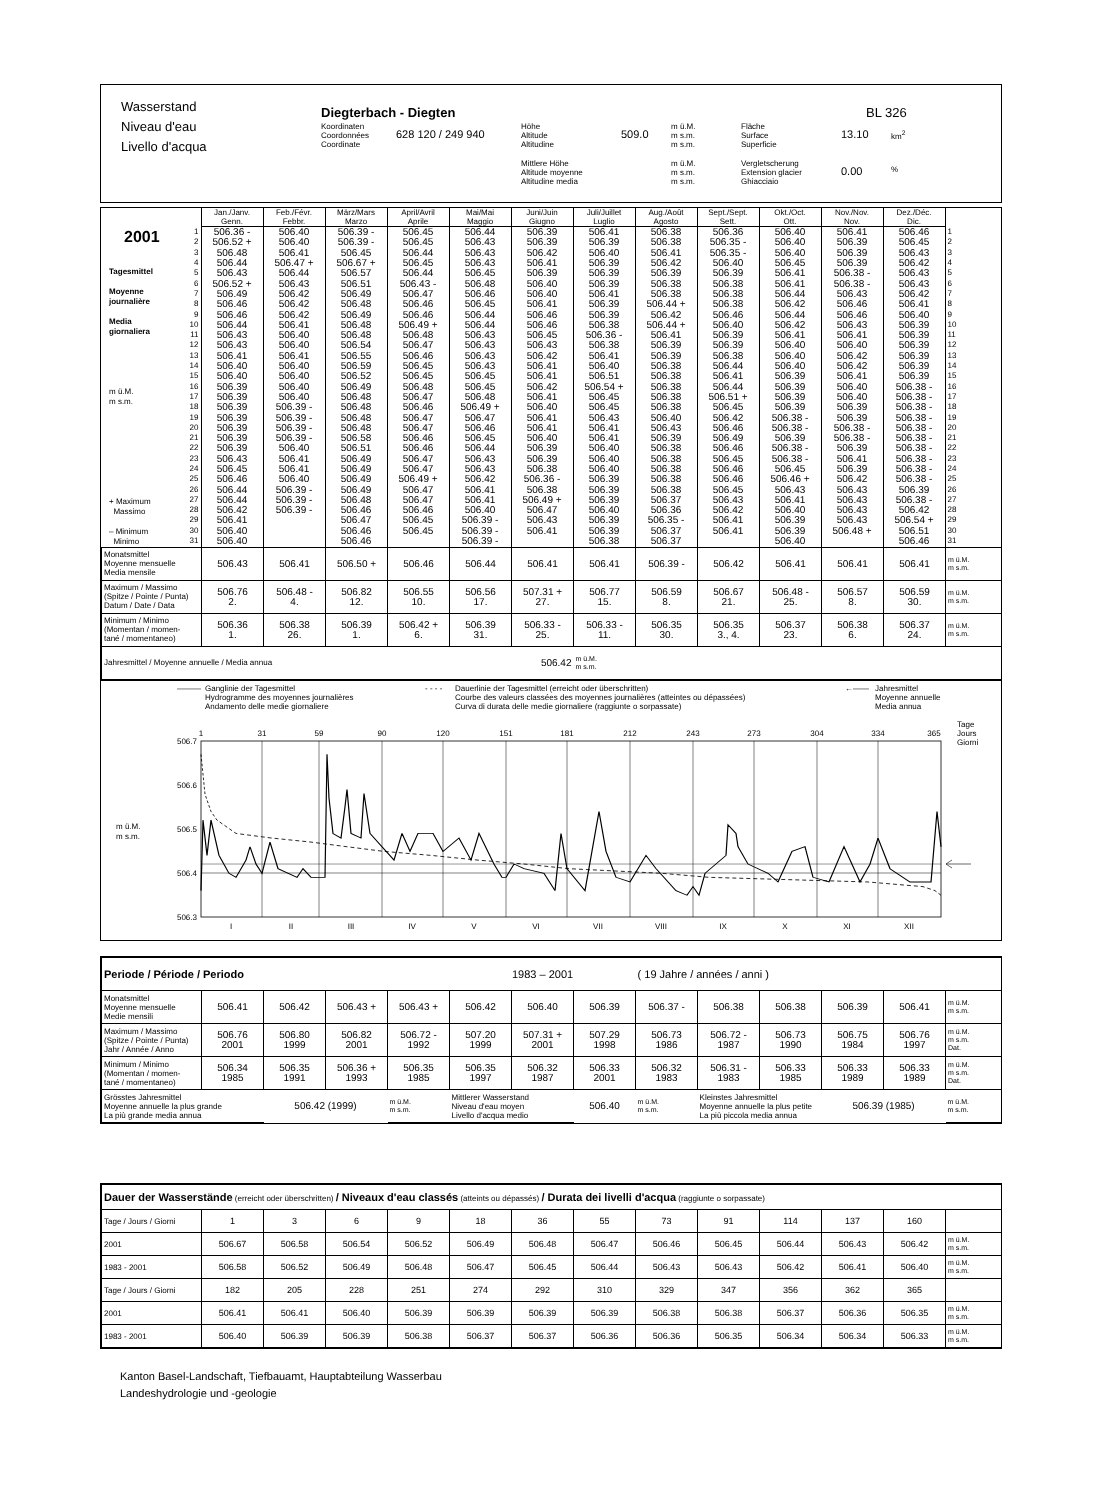Wasserstand
Niveau d'eau
Livello d'acqua
Diegterbach - Diegten
Koordinaten
Coordonnées
Coordinate
628 120 / 249 940
Höhe
Altitude
Altitudine
509.0
m ü.M.
m s.m.
m s.m.
Mittlere Höhe
Altitude moyenne
Altitudine media
m ü.M.
m s.m.
m s.m.
BL 326
Fläche
Surface
Superficie
13.10
km<sup>2</sup>
Vergletscherung
Extension glacier
Ghiacciaio
0.00
%
| | | Jan./Janv. Genn. | Feb./Févr. Febbr. | März/Mars Marzo | April/Avril Aprile | Mai/Mai Maggio | Juni/Juin Giugno | Juli/Juillet Luglio | Aug./Août Agosto | Sept./Sept. Sett. | Okt./Oct. Ott. | Nov./Nov. Nov. | Dez./Déc. Dic. | |
| --- | --- | --- | --- | --- | --- | --- | --- | --- | --- | --- | --- | --- | --- | --- |
| 2001 Tagesmittel Moyenne journalière Media giornaliera m ü.M. m s.m. + Maximum Massimo – Minimum Minimo | 1 | 506.36 - | 506.40 | 506.39 - | 506.45 | 506.44 | 506.39 | 506.41 | 506.38 | 506.36 | 506.40 | 506.41 | 506.46 | 1 |
| | 2 | 506.52 + | 506.40 | 506.39 - | 506.45 | 506.43 | 506.39 | 506.39 | 506.38 | 506.35 - | 506.40 | 506.39 | 506.45 | 2 |
| | 3 | 506.48 | 506.41 | 506.45 | 506.44 | 506.43 | 506.42 | 506.40 | 506.41 | 506.35 - | 506.40 | 506.39 | 506.43 | 3 |
| | 4 | 506.44 | 506.47 + | 506.67 + | 506.45 | 506.43 | 506.41 | 506.39 | 506.42 | 506.40 | 506.45 | 506.39 | 506.42 | 4 |
| | 5 | 506.43 | 506.44 | 506.57 | 506.44 | 506.45 | 506.39 | 506.39 | 506.39 | 506.39 | 506.41 | 506.38 - | 506.43 | 5 |
| | 6 | 506.52 + | 506.43 | 506.51 | 506.43 - | 506.48 | 506.40 | 506.39 | 506.38 | 506.38 | 506.41 | 506.38 - | 506.43 | 6 |
| | 7 | 506.49 | 506.42 | 506.49 | 506.47 | 506.46 | 506.40 | 506.41 | 506.38 | 506.38 | 506.44 | 506.43 | 506.42 | 7 |
| | 8 | 506.46 | 506.42 | 506.48 | 506.46 | 506.45 | 506.41 | 506.39 | 506.44 + | 506.38 | 506.42 | 506.46 | 506.41 | 8 |
| | 9 | 506.46 | 506.42 | 506.49 | 506.46 | 506.44 | 506.46 | 506.39 | 506.42 | 506.46 | 506.44 | 506.46 | 506.40 | 9 |
| | 10 | 506.44 | 506.41 | 506.48 | 506.49 + | 506.44 | 506.46 | 506.38 | 506.44 + | 506.40 | 506.42 | 506.43 | 506.39 | 10 |
| | 11 | 506.43 | 506.40 | 506.48 | 506.48 | 506.43 | 506.45 | 506.36 - | 506.41 | 506.39 | 506.41 | 506.41 | 506.39 | 11 |
| | 12 | 506.43 | 506.40 | 506.54 | 506.47 | 506.43 | 506.43 | 506.38 | 506.39 | 506.39 | 506.40 | 506.40 | 506.39 | 12 |
| | 13 | 506.41 | 506.41 | 506.55 | 506.46 | 506.43 | 506.42 | 506.41 | 506.39 | 506.38 | 506.40 | 506.42 | 506.39 | 13 |
| | 14 | 506.40 | 506.40 | 506.59 | 506.45 | 506.43 | 506.41 | 506.40 | 506.38 | 506.44 | 506.40 | 506.42 | 506.39 | 14 |
| | 15 | 506.40 | 506.40 | 506.52 | 506.45 | 506.45 | 506.41 | 506.51 | 506.38 | 506.41 | 506.39 | 506.41 | 506.39 | 15 |
| | 16 | 506.39 | 506.40 | 506.49 | 506.48 | 506.45 | 506.42 | 506.54 + | 506.38 | 506.44 | 506.39 | 506.40 | 506.38 - | 16 |
| | 17 | 506.39 | 506.40 | 506.48 | 506.47 | 506.48 | 506.41 | 506.45 | 506.38 | 506.51 + | 506.39 | 506.40 | 506.38 - | 17 |
| | 18 | 506.39 | 506.39 - | 506.48 | 506.46 | 506.49 + | 506.40 | 506.45 | 506.38 | 506.45 | 506.39 | 506.39 | 506.38 - | 18 |
| | 19 | 506.39 | 506.39 - | 506.48 | 506.47 | 506.47 | 506.41 | 506.43 | 506.40 | 506.42 | 506.38 - | 506.39 | 506.38 - | 19 |
| | 20 | 506.39 | 506.39 - | 506.48 | 506.47 | 506.46 | 506.41 | 506.41 | 506.43 | 506.46 | 506.38 - | 506.38 - | 506.38 - | 20 |
| | 21 | 506.39 | 506.39 - | 506.58 | 506.46 | 506.45 | 506.40 | 506.41 | 506.39 | 506.49 | 506.39 | 506.38 - | 506.38 - | 21 |
| | 22 | 506.39 | 506.40 | 506.51 | 506.46 | 506.44 | 506.39 | 506.40 | 506.38 | 506.46 | 506.38 - | 506.39 | 506.38 - | 22 |
| | 23 | 506.43 | 506.41 | 506.49 | 506.47 | 506.43 | 506.39 | 506.40 | 506.38 | 506.45 | 506.38 - | 506.41 | 506.38 - | 23 |
| | 24 | 506.45 | 506.41 | 506.49 | 506.47 | 506.43 | 506.38 | 506.40 | 506.38 | 506.46 | 506.45 | 506.39 | 506.38 - | 24 |
| | 25 | 506.46 | 506.40 | 506.49 | 506.49 + | 506.42 | 506.36 - | 506.39 | 506.38 | 506.46 | 506.46 + | 506.42 | 506.38 - | 25 |
| | 26 | 506.44 | 506.39 - | 506.49 | 506.47 | 506.41 | 506.38 | 506.39 | 506.38 | 506.45 | 506.43 | 506.43 | 506.39 | 26 |
| | 27 | 506.44 | 506.39 - | 506.48 | 506.47 | 506.41 | 506.49 + | 506.39 | 506.37 | 506.43 | 506.41 | 506.43 | 506.38 - | 27 |
| | 28 | 506.42 | 506.39 - | 506.46 | 506.46 | 506.40 | 506.47 | 506.40 | 506.36 | 506.42 | 506.40 | 506.43 | 506.42 | 28 |
| | 29 | 506.41 | | 506.47 | 506.45 | 506.39 - | 506.43 | 506.39 | 506.35 - | 506.41 | 506.39 | 506.43 | 506.54 + | 29 |
| | 30 | 506.40 | | 506.46 | 506.45 | 506.39 - | 506.41 | 506.39 | 506.37 | 506.41 | 506.39 | 506.48 + | 506.51 | 30 |
| | 31 | 506.40 | | 506.46 | | 506.39 - | | 506.38 | 506.37 | | 506.40 | | 506.46 | 31 |
| Monatsmittel Moyenne mensuelle Media mensile | 506.43 | 506.41 | 506.50 + | 506.46 | 506.44 | 506.41 | 506.41 | 506.39 - | 506.42 | 506.41 | 506.41 | 506.41 | m ü.M. m s.m. |
| Maximum / Massimo (Spitze / Pointe / Punta) Datum / Date / Data | 506.76 2. | 506.48 - 4. | 506.82 12. | 506.55 10. | 506.56 17. | 507.31 + 27. | 506.77 15. | 506.59 8. | 506.67 21. | 506.48 - 25. | 506.57 8. | 506.59 30. | m ü.M. m s.m. |
| Minimum / Minimo (Momentan / momen- tané / momentaneo) | 506.36 1. | 506.38 26. | 506.39 1. | 506.42 + 6. | 506.39 31. | 506.33 - 25. | 506.33 - 11. | 506.35 30. | 506.35 3., 4. | 506.37 23. | 506.38 6. | 506.37 24. | m ü.M. m s.m. |
| Jahresmittel / Moyenne annuelle / Media annua | | | | | 506.42 | | m ü.M. m s.m. | | | | | | |
——— Ganglinie der Tagesmittel
Hydrogramme des moyennes journalières
Andamento delle medie giornaliere
- - - -
Dauerlinie der Tagesmittel (erreicht oder überschritten)
Courbe des valeurs classées des moyennes journalières (atteintes ou dépassées)
Curva di durata delle medie giornaliere (raggiunte o sorpassate)
←—— Jahresmittel
Moyenne annuelle
Media annua
1
31
59
90
120
151
181
212
243
273
304
334
365
Tage
Jours
Giorni
506.7
506.6
506.5
506.4
506.3
m ü.M.
m s.m.
I
II
III
IV
V
VI
VII
VIII
IX
X
XI
XII
| Periode / Période / Periodo | | | | | 1983 – 2001 | | | ( 19 Jahre / années / anni ) | | | | | |
| Monatsmittel Moyenne mensuelle Medie mensili | 506.41 | 506.42 | 506.43 + | 506.43 + | 506.42 | 506.40 | 506.39 | 506.37 - | 506.38 | 506.38 | 506.39 | 506.41 | m ü.M. m s.m. |
| Maximum / Massimo (Spitze / Pointe / Punta) Jahr / Année / Anno | 506.76 2001 | 506.80 1999 | 506.82 2001 | 506.72 - 1992 | 507.20 1999 | 507.31 + 2001 | 507.29 1998 | 506.73 1986 | 506.72 - 1987 | 506.73 1990 | 506.75 1984 | 506.76 1997 | m ü.M. m s.m. Dat. |
| Minimum / Minimo (Momentan / momen- tané / momentaneo) | 506.34 1985 | 506.35 1991 | 506.36 + 1993 | 506.35 1985 | 506.35 1997 | 506.32 1987 | 506.33 2001 | 506.32 1983 | 506.31 - 1983 | 506.33 1985 | 506.33 1989 | 506.33 1989 | m ü.M. m s.m. Dat. |
| Grösstes Jahresmittel Moyenne annuelle la plus grande La più grande media annua | | 506.42 (1999) | | m ü.M. m s.m. | Mittlerer Wasserstand Niveau d'eau moyen Livello d'acqua medio | | 506.40 | m ü.M. m s.m. | Kleinstes Jahresmittel Moyenne annuelle la plus petite La più piccola media annua | | 506.39 (1985) | | m ü.M. m s.m. |
| Dauer der Wasserstände (erreicht oder überschritten) / Niveaux d'eau classés (atteints ou dépassés) / Durata dei livelli d'acqua (raggiunte o sorpassate) | | | | | | | | | | | | | |
| Tage / Jours / Giorni | 1 | 3 | 6 | 9 | 18 | 36 | 55 | 73 | 91 | 114 | 137 | 160 | |
| 2001 | 506.67 | 506.58 | 506.54 | 506.52 | 506.49 | 506.48 | 506.47 | 506.46 | 506.45 | 506.44 | 506.43 | 506.42 | m ü.M. m s.m. |
| 1983 - 2001 | 506.58 | 506.52 | 506.49 | 506.48 | 506.47 | 506.45 | 506.44 | 506.43 | 506.43 | 506.42 | 506.41 | 506.40 | m ü.M. m s.m. |
| Tage / Jours / Giorni | 182 | 205 | 228 | 251 | 274 | 292 | 310 | 329 | 347 | 356 | 362 | 365 | |
| 2001 | 506.41 | 506.41 | 506.40 | 506.39 | 506.39 | 506.39 | 506.39 | 506.38 | 506.38 | 506.37 | 506.36 | 506.35 | m ü.M. m s.m. |
| 1983 - 2001 | 506.40 | 506.39 | 506.39 | 506.38 | 506.37 | 506.37 | 506.36 | 506.36 | 506.35 | 506.34 | 506.34 | 506.33 | m ü.M. m s.m. |
Kanton Basel-Landschaft, Tiefbauamt, Hauptabteilung Wasserbau
Landeshydrologie und -geologie